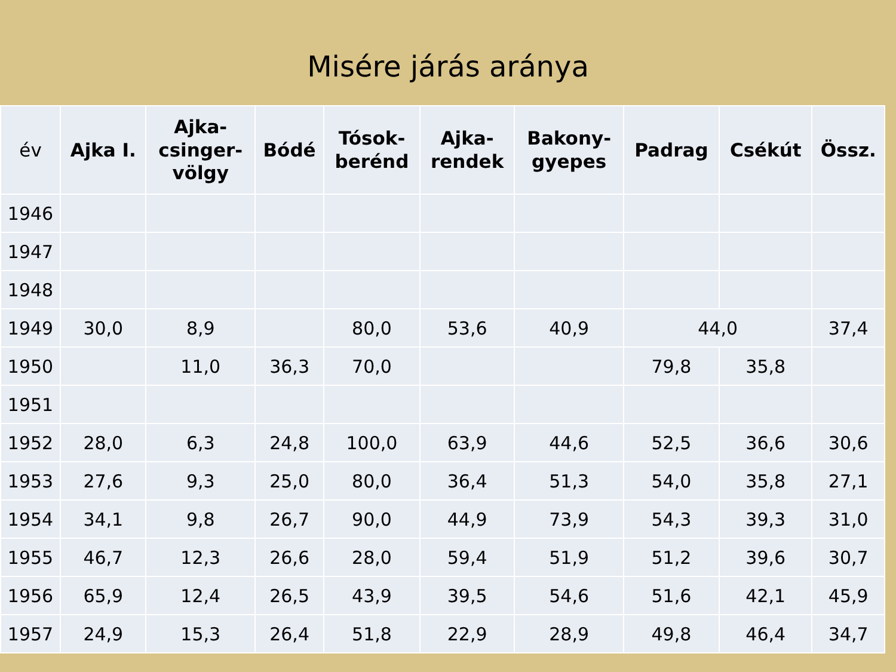Misére járás aránya
| év | Ajka I. | Ajka- csinger- völgy | Bódé | Tósok- berénd | Ajka- rendek | Bakony- gyepes | Padrag | Csékút | Össz. |
| --- | --- | --- | --- | --- | --- | --- | --- | --- | --- |
| 1946 | | | | | | | | | |
| 1947 | | | | | | | | | |
| 1948 | | | | | | | | | |
| 1949 | 30,0 | 8,9 | | 80,0 | 53,6 | 40,9 | 44,0 | | 37,4 |
| 1950 | | 11,0 | 36,3 | 70,0 | | | 79,8 | 35,8 | |
| 1951 | | | | | | | | | |
| 1952 | 28,0 | 6,3 | 24,8 | 100,0 | 63,9 | 44,6 | 52,5 | 36,6 | 30,6 |
| 1953 | 27,6 | 9,3 | 25,0 | 80,0 | 36,4 | 51,3 | 54,0 | 35,8 | 27,1 |
| 1954 | 34,1 | 9,8 | 26,7 | 90,0 | 44,9 | 73,9 | 54,3 | 39,3 | 31,0 |
| 1955 | 46,7 | 12,3 | 26,6 | 28,0 | 59,4 | 51,9 | 51,2 | 39,6 | 30,7 |
| 1956 | 65,9 | 12,4 | 26,5 | 43,9 | 39,5 | 54,6 | 51,6 | 42,1 | 45,9 |
| 1957 | 24,9 | 15,3 | 26,4 | 51,8 | 22,9 | 28,9 | 49,8 | 46,4 | 34,7 |